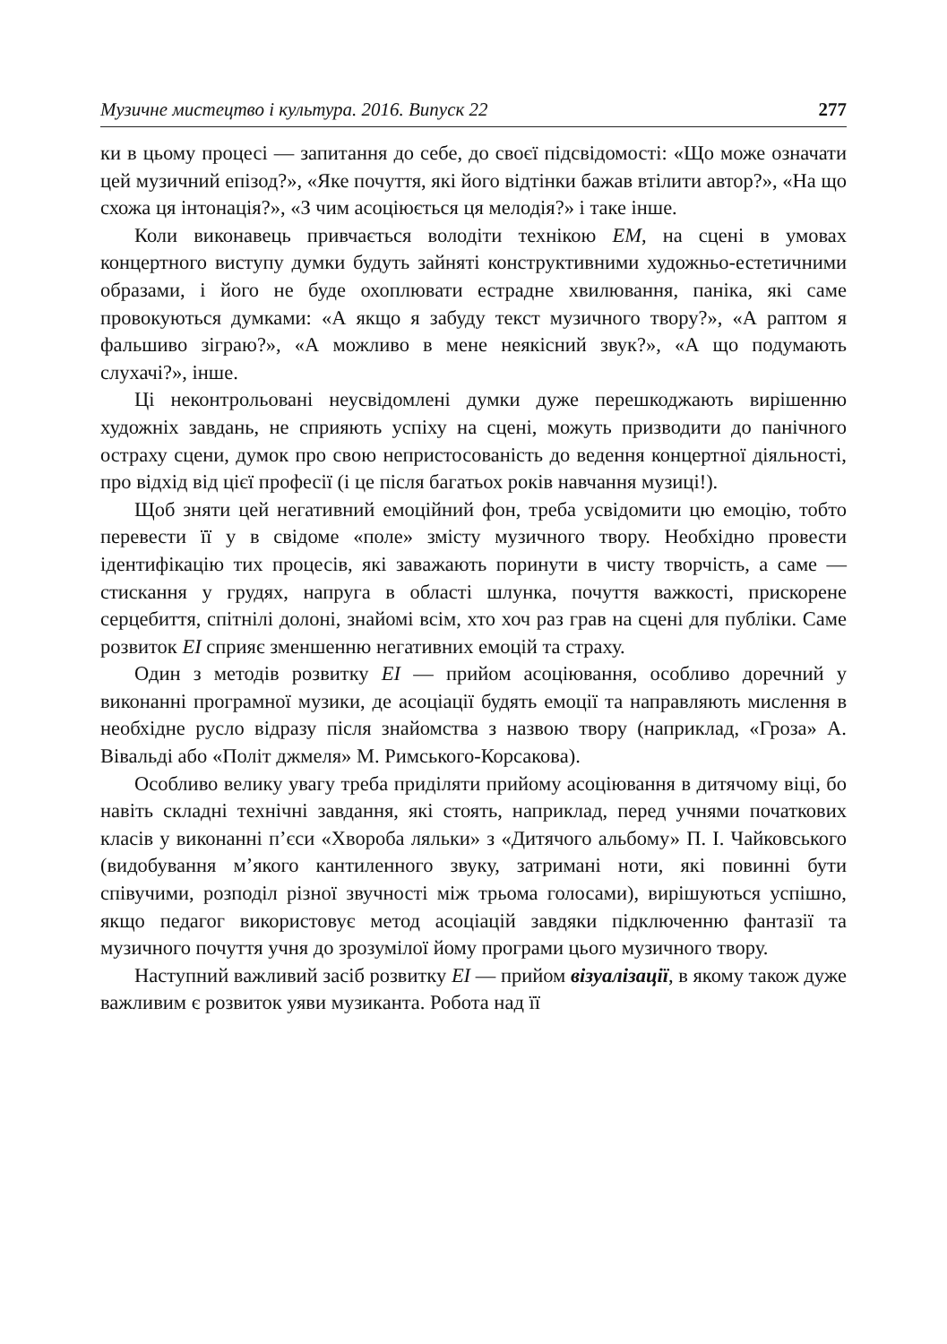Музичне мистецтво і культура. 2016. Випуск 22 277
ки в цьому процесі — запитання до себе, до своєї підсвідомості: «Що може означати цей музичний епізод?», «Яке почуття, які його відтінки бажав втілити автор?», «На що схожа ця інтонація?», «З чим асоціюється ця мелодія?» і таке інше.
Коли виконавець привчається володіти технікою ЕМ, на сцені в умовах концертного виступу думки будуть зайняті конструктивними художньо-естетичними образами, і його не буде охоплювати естрадне хвилювання, паніка, які саме провокуються думками: «А якщо я забуду текст музичного твору?», «А раптом я фальшиво зіграю?», «А можливо в мене неякісний звук?», «А що подумають слухачі?», інше.
Ці неконтрольовані неусвідомлені думки дуже перешкоджають вирішенню художніх завдань, не сприяють успіху на сцені, можуть призводити до панічного остраху сцени, думок про свою непристосованість до ведення концертної діяльності, про відхід від цієї професії (і це після багатьох років навчання музиці!).
Щоб зняти цей негативний емоційний фон, треба усвідомити цю емоцію, тобто перевести її у в свідоме «поле» змісту музичного твору. Необхідно провести ідентифікацію тих процесів, які заважають поринути в чисту творчість, а саме — стискання у грудях, напруга в області шлунка, почуття важкості, прискорене серцебиття, спітнілі долоні, знайомі всім, хто хоч раз грав на сцені для публіки. Саме розвиток ЕІ сприяє зменшенню негативних емоцій та страху.
Один з методів розвитку ЕІ — прийом асоціювання, особливо доречний у виконанні програмної музики, де асоціації будять емоції та направляють мислення в необхідне русло відразу після знайомства з назвою твору (наприклад, «Гроза» А. Вівальді або «Політ джмеля» М. Римського-Корсакова).
Особливо велику увагу треба приділяти прийому асоціювання в дитячому віці, бо навіть складні технічні завдання, які стоять, наприклад, перед учнями початкових класів у виконанні п’єси «Хвороба ляльки» з «Дитячого альбому» П. І. Чайковського (видобування м’якого кантиленного звуку, затримані ноти, які повинні бути співучими, розподіл різної звучності між трьома голосами), вирішуються успішно, якщо педагог використовує метод асоціацій завдяки підключенню фантазії та музичного почуття учня до зрозумілої йому програми цього музичного твору.
Наступний важливий засіб розвитку ЕІ — прийом візуалізації, в якому також дуже важливим є розвиток уяви музиканта. Робота над її